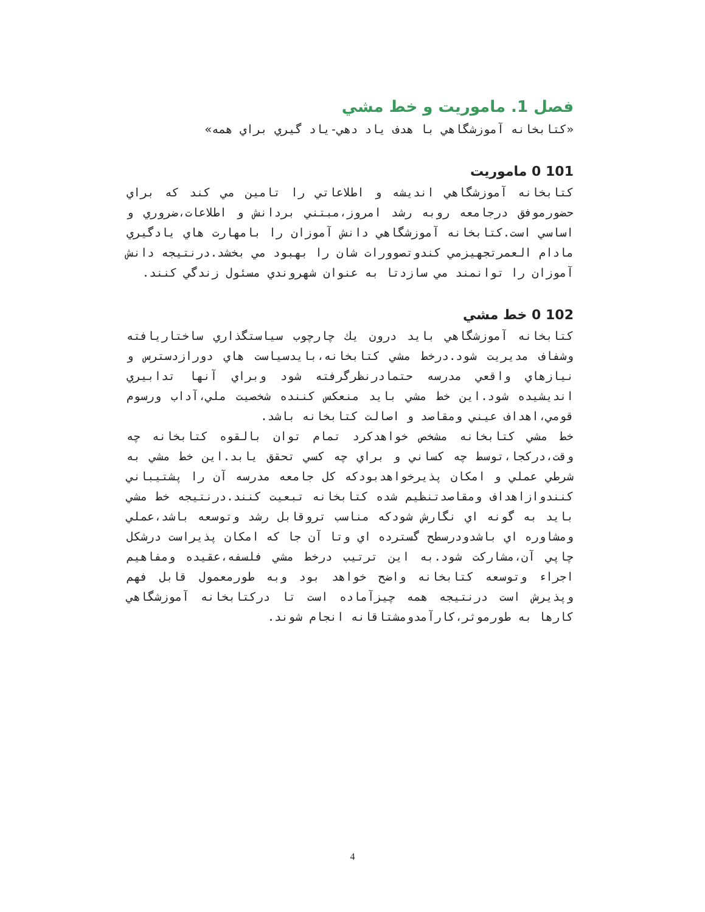فصل 1. ماموريت و خط مشي
«كتابخانه آموزشگاهي با هدف ياد دهي-ياد گيري براي همه»
101 0 ماموريت
كتابخانه آموزشگاهي انديشه و اطلاعاتي را تامين مي كند كه براي حضورموفق درجامعه روبه رشد امروز،مبتني بردانش و اطلاعات،ضروري و اساسي است.كتابخانه آموزشگاهي دانش آموزان را بامهارت هاي يادگيري مادام العمرتجهيزمي كندوتصوورات شان را بهبود مي بخشد.درنتيجه دانش آموزان را توانمند مي سازدتا به عنوان شهروندي مسئول زندگي كنند.
102 0 خط مشي
كتابخانه آموزشگاهي بايد درون يك چارچوب سياستگذاري ساختاريافته وشفاف مديريت شود.درخط مشي كتابخانه،بايدسياست هاي دورازدسترس و نيازهاي واقعي مدرسه حتمادرنظرگرفته شود وبراي آنها تدابيري انديشيده شود.اين خط مشي بايد منعكس كننده شخصيت ملي،آداب ورسوم قومي،اهداف عيني ومقاصد و اصالت كتابخانه باشد.
خط مشي كتابخانه مشخص خواهدكرد تمام توان بالقوه كتابخانه چه وقت،دركجا،توسط چه كساني و براي چه كسي تحقق يابد.اين خط مشي به شرطي عملي و امكان پذيرخواهدبودكه كل جامعه مدرسه آن را پشتيباني كنندوازاهداف ومقاصدتنظيم شده كتابخانه تبعيت كنند.درنتيجه خط مشي بايد به گونه اي نگارش شودكه مناسب تروقابل رشد وتوسعه باشد،عملي ومشاوره اي باشدودرسطح گسترده اي وتا آن جا كه امكان پذيراست درشكل چاپي آن،مشاركت شود.به اين ترتيب درخط مشي فلسفه،عقيده ومفاهيم اجراء وتوسعه كتابخانه واضح خواهد بود وبه طورمعمول قابل فهم وپذيرش است درنتيجه همه چيزآماده است تا دركتابخانه آموزشگاهي كارها به طورموثر،كارآمدومشتاقانه انجام شوند.
4